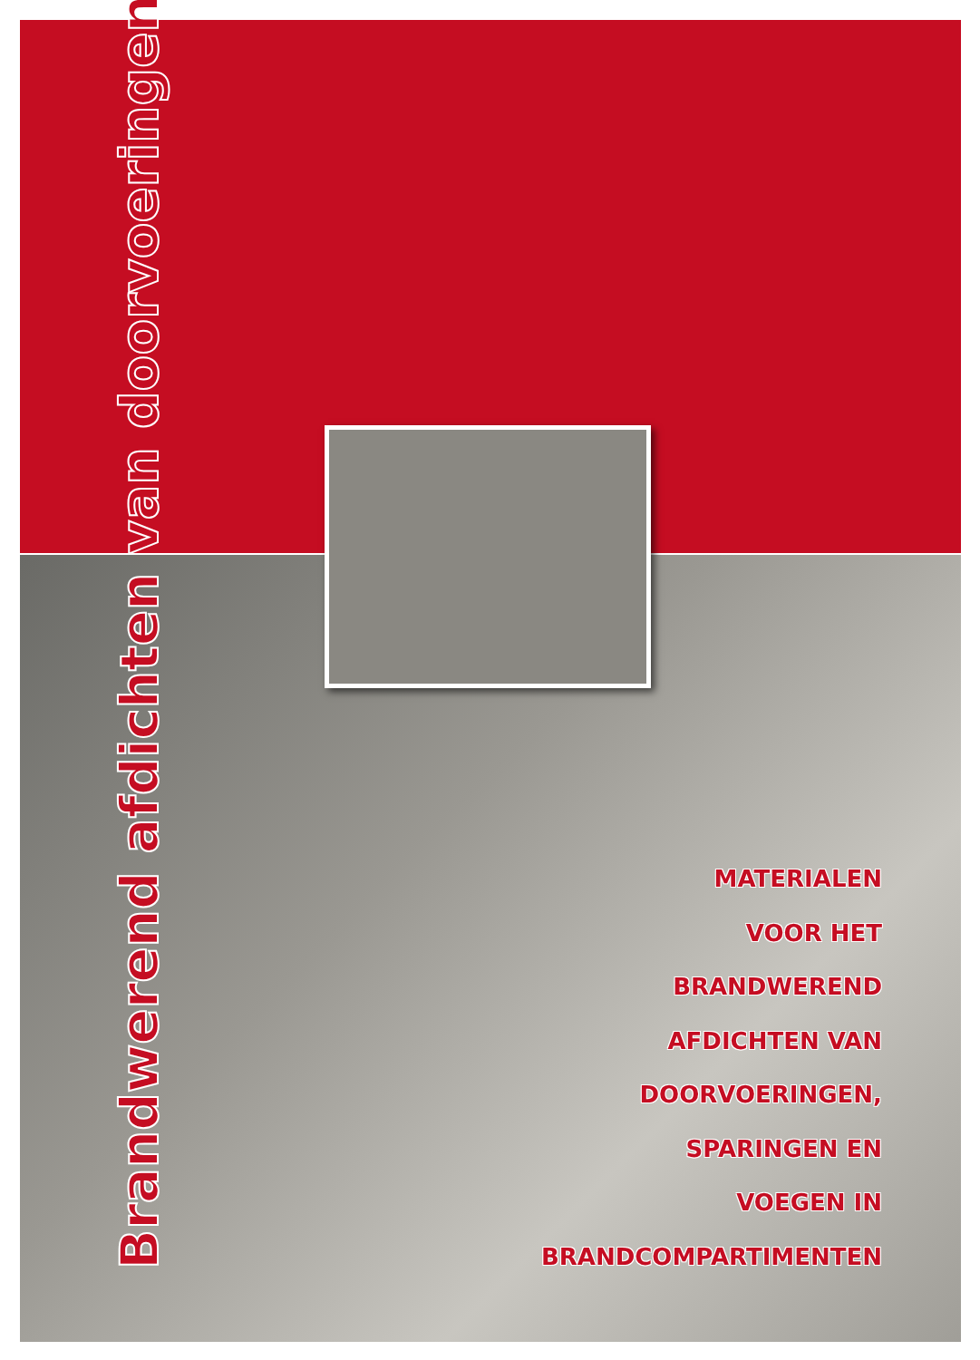Brandwerend afdichten van doorvoeringen
MATERIALEN
VOOR HET
BRANDWEREND
AFDICHTEN VAN
DOORVOERINGEN,
SPARINGEN EN
VOEGEN IN
BRANDCOMPARTIMENTEN